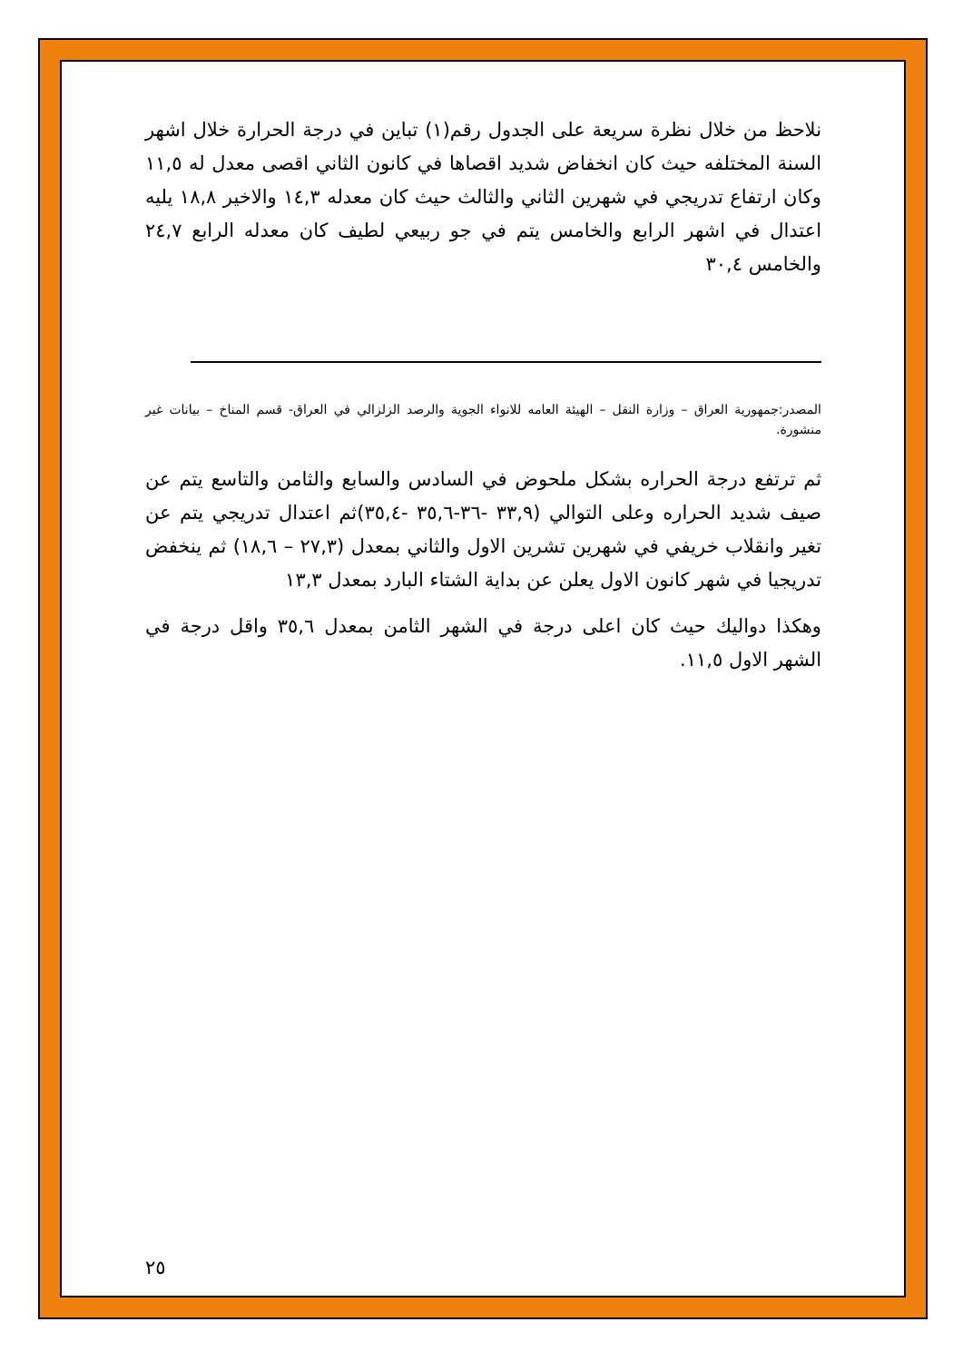نلاحظ من خلال نظرة سريعة على الجدول رقم(١) تباين في درجة الحرارة خلال اشهر السنة المختلفه حيث كان انخفاض شديد اقصاها في كانون الثاني اقصى معدل له ١١,٥ وكان ارتفاع تدريجي في شهرين الثاني والثالث حيث كان معدله ١٤,٣ والاخير ١٨,٨ يليه اعتدال في اشهر الرابع والخامس يتم في جو ربيعي لطيف كان معدله الرابع ٢٤,٧ والخامس ٣٠,٤
المصدر:جمهورية العراق – وزارة النقل – الهيئة العامه للانواء الجوية والرصد الزلزالي في العراق- قسم المناخ – بيانات غير منشورة.
ثم ترتفع درجة الحراره بشكل ملحوض في السادس والسابع والثامن والتاسع يتم عن صيف شديد الحراره وعلى التوالي (٣٣,٩ -٣٦-٣٥,٦ -٣٥,٤)ثم اعتدال تدريجي يتم عن تغير وانقلاب خريفي في شهرين تشرين الاول والثاني بمعدل (٢٧,٣ – ١٨,٦) ثم ينخفض تدريجيا في شهر كانون الاول يعلن عن بداية الشتاء البارد بمعدل ١٣,٣
وهكذا دواليك حيث كان اعلى درجة في الشهر الثامن بمعدل ٣٥,٦ واقل درجة في الشهر الاول ١١,٥.
٢٥